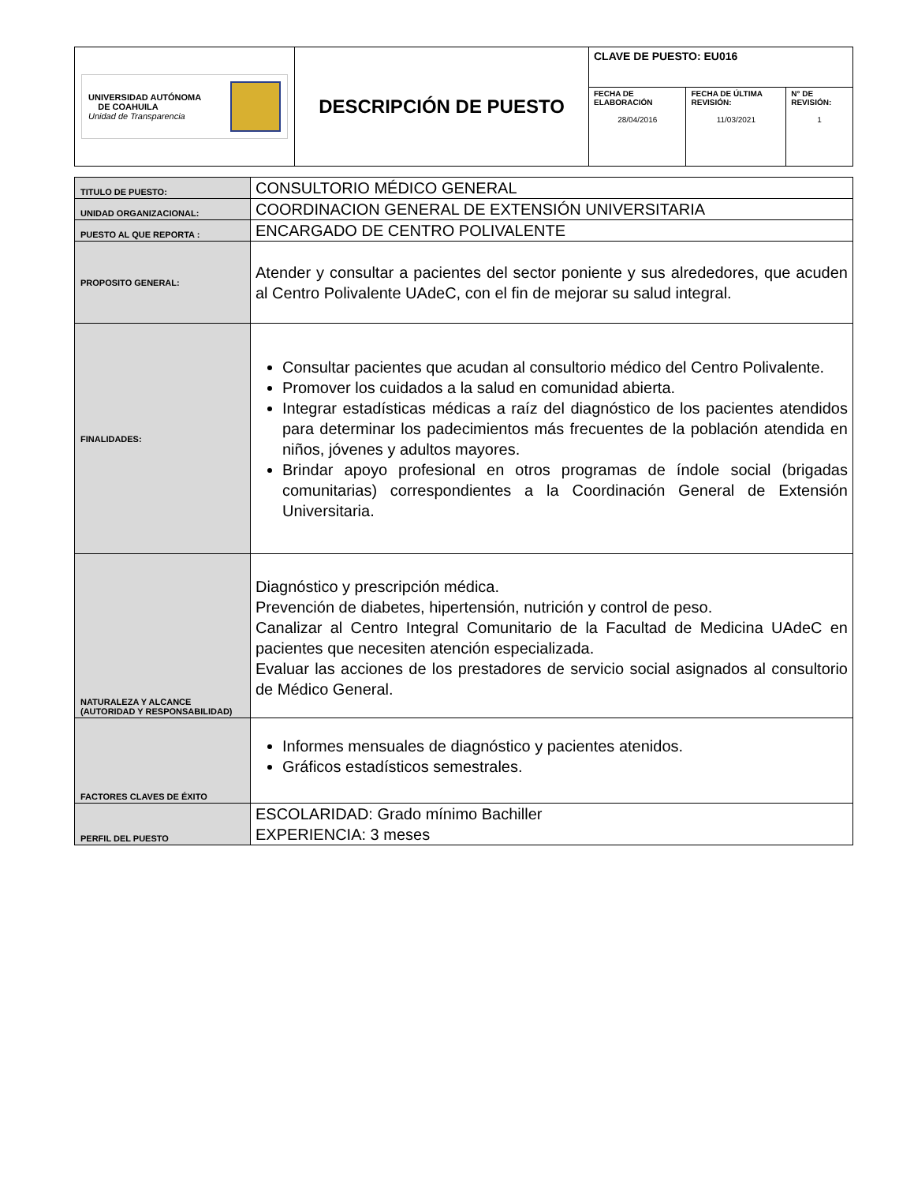| UNIVERSIDAD AUTÓNOMA DE COAHUILA Unidad de Transparencia | DESCRIPCIÓN DE PUESTO | CLAVE DE PUESTO: EU016 | | |
| | | FECHA DE ELABORACIÓN 28/04/2016 | FECHA DE ÚLTIMA REVISIÓN: 11/03/2021 | N° DE REVISIÓN: 1 |
| TITULO DE PUESTO: | CONSULTORIO MÉDICO GENERAL |
| UNIDAD ORGANIZACIONAL: | COORDINACION GENERAL DE EXTENSIÓN UNIVERSITARIA |
| PUESTO AL QUE REPORTA : | ENCARGADO DE CENTRO POLIVALENTE |
| PROPOSITO GENERAL: | Atender y consultar a pacientes del sector poniente y sus alrededores, que acuden al Centro Polivalente UAdeC, con el fin de mejorar su salud integral. |
| FINALIDADES: | Consultar pacientes que acudan al consultorio médico del Centro Polivalente. Promover los cuidados a la salud en comunidad abierta. Integrar estadísticas médicas a raíz del diagnóstico de los pacientes atendidos para determinar los padecimientos más frecuentes de la población atendida en niños, jóvenes y adultos mayores. Brindar apoyo profesional en otros programas de índole social (brigadas comunitarias) correspondientes a la Coordinación General de Extensión Universitaria. |
| NATURALEZA Y ALCANCE (AUTORIDAD Y RESPONSABILIDAD) | Diagnóstico y prescripción médica. Prevención de diabetes, hipertensión, nutrición y control de peso. Canalizar al Centro Integral Comunitario de la Facultad de Medicina UAdeC en pacientes que necesiten atención especializada. Evaluar las acciones de los prestadores de servicio social asignados al consultorio de Médico General. |
| FACTORES CLAVES DE ÉXITO | Informes mensuales de diagnóstico y pacientes atenidos. Gráficos estadísticos semestrales. |
| PERFIL DEL PUESTO | ESCOLARIDAD: Grado mínimo Bachiller EXPERIENCIA: 3 meses |